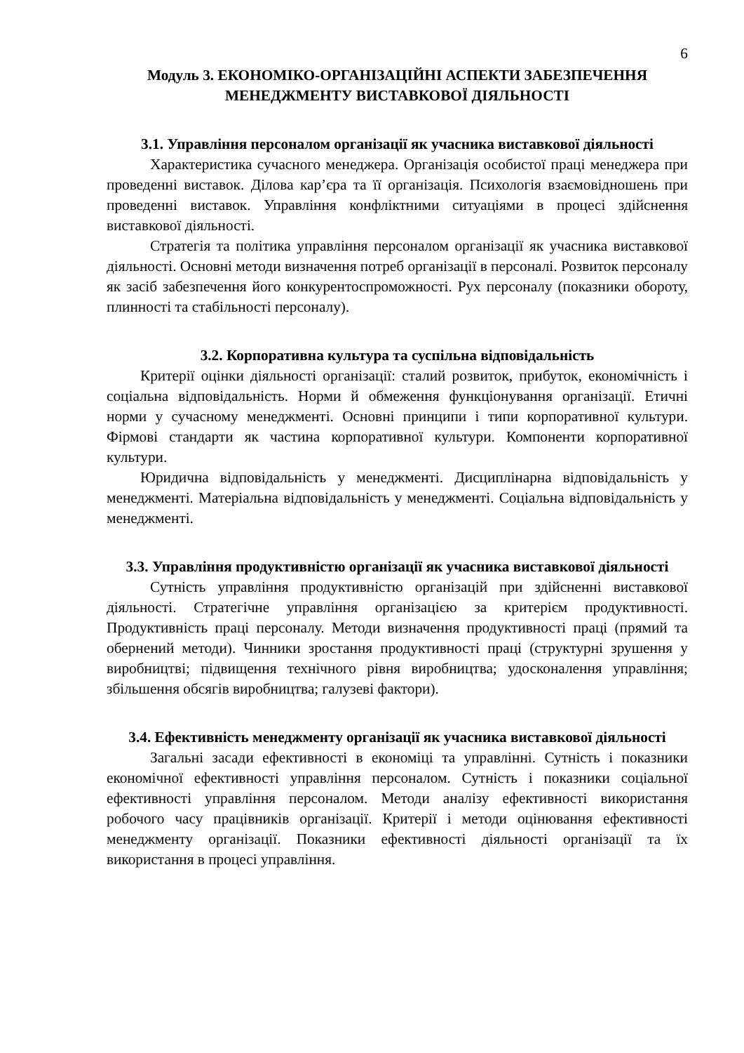6
Модуль 3. ЕКОНОМІКО-ОРГАНІЗАЦІЙНІ АСПЕКТИ ЗАБЕЗПЕЧЕННЯ МЕНЕДЖМЕНТУ ВИСТАВКОВОЇ ДІЯЛЬНОСТІ
3.1. Управління персоналом організації як учасника виставкової діяльності
Характеристика сучасного менеджера. Організація особистої праці менеджера при проведенні виставок. Ділова кар’єра та її організація. Психологія взаємовідношень при проведенні виставок. Управління конфліктними ситуаціями в процесі здійснення виставкової діяльності.
Стратегія та політика управління персоналом організації як учасника виставкової діяльності. Основні методи визначення потреб організації в персоналі. Розвиток персоналу як засіб забезпечення його конкурентоспроможності. Рух персоналу (показники обороту, плинності та стабільності персоналу).
3.2. Корпоративна культура та суспільна відповідальність
Критерії оцінки діяльності організації: сталий розвиток, прибуток, економічність і соціальна відповідальність. Норми й обмеження функціонування організації. Етичні норми у сучасному менеджменті. Основні принципи і типи корпоративної культури. Фірмові стандарти як частина корпоративної культури. Компоненти корпоративної культури.
Юридична відповідальність у менеджменті. Дисциплінарна відповідальність у менеджменті. Матеріальна відповідальність у менеджменті. Соціальна відповідальність у менеджменті.
3.3. Управління продуктивністю організації як учасника виставкової діяльності
Сутність управління продуктивністю організацій при здійсненні виставкової діяльності. Стратегічне управління організацією за критерієм продуктивності. Продуктивність праці персоналу. Методи визначення продуктивності праці (прямий та обернений методи). Чинники зростання продуктивності праці (структурні зрушення у виробництві; підвищення технічного рівня виробництва; удосконалення управління; збільшення обсягів виробництва; галузеві фактори).
3.4. Ефективність менеджменту організації як учасника виставкової діяльності
Загальні засади ефективності в економіці та управлінні. Сутність і показники економічної ефективності управління персоналом. Сутність і показники соціальної ефективності управління персоналом. Методи аналізу ефективності використання робочого часу працівників організації. Критерії і методи оцінювання ефективності менеджменту організації. Показники ефективності діяльності організації та їх використання в процесі управління.